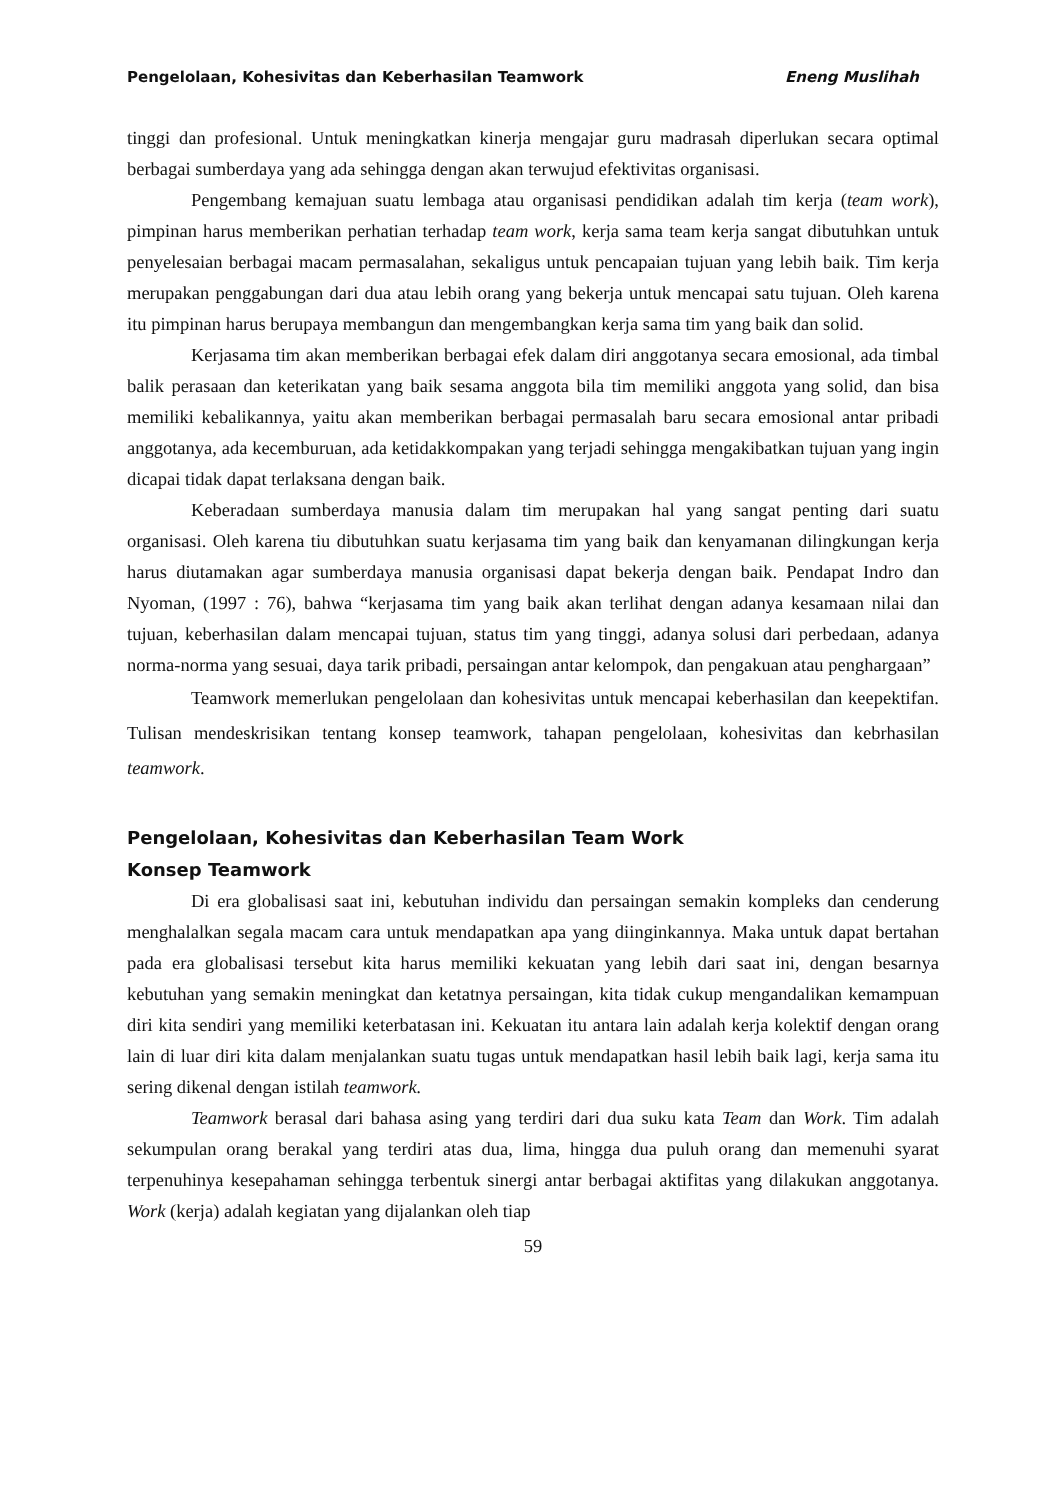Pengelolaan, Kohesivitas dan Keberhasilan Teamwork Eneng Muslihah
tinggi dan profesional. Untuk meningkatkan kinerja mengajar guru madrasah diperlukan secara optimal berbagai sumberdaya yang ada sehingga dengan akan terwujud efektivitas organisasi.
Pengembang kemajuan suatu lembaga atau organisasi pendidikan adalah tim kerja (team work), pimpinan harus memberikan perhatian terhadap team work, kerja sama team kerja sangat dibutuhkan untuk penyelesaian berbagai macam permasalahan, sekaligus untuk pencapaian tujuan yang lebih baik. Tim kerja merupakan penggabungan dari dua atau lebih orang yang bekerja untuk mencapai satu tujuan. Oleh karena itu pimpinan harus berupaya membangun dan mengembangkan kerja sama tim yang baik dan solid.
Kerjasama tim akan memberikan berbagai efek dalam diri anggotanya secara emosional, ada timbal balik perasaan dan keterikatan yang baik sesama anggota bila tim memiliki anggota yang solid, dan bisa memiliki kebalikannya, yaitu akan memberikan berbagai permasalah baru secara emosional antar pribadi anggotanya, ada kecemburuan, ada ketidakkompakan yang terjadi sehingga mengakibatkan tujuan yang ingin dicapai tidak dapat terlaksana dengan baik.
Keberadaan sumberdaya manusia dalam tim merupakan hal yang sangat penting dari suatu organisasi. Oleh karena tiu dibutuhkan suatu kerjasama tim yang baik dan kenyamanan dilingkungan kerja harus diutamakan agar sumberdaya manusia organisasi dapat bekerja dengan baik. Pendapat Indro dan Nyoman, (1997 : 76), bahwa “kerjasama tim yang baik akan terlihat dengan adanya kesamaan nilai dan tujuan, keberhasilan dalam mencapai tujuan, status tim yang tinggi, adanya solusi dari perbedaan, adanya norma-norma yang sesuai, daya tarik pribadi, persaingan antar kelompok, dan pengakuan atau penghargaan”
Teamwork memerlukan pengelolaan dan kohesivitas untuk mencapai keberhasilan dan keepektifan. Tulisan mendeskrisikan tentang konsep teamwork, tahapan pengelolaan, kohesivitas dan kebrhasilan teamwork.
Pengelolaan, Kohesivitas dan Keberhasilan Team Work
Konsep Teamwork
Di era globalisasi saat ini, kebutuhan individu dan persaingan semakin kompleks dan cenderung menghalalkan segala macam cara untuk mendapatkan apa yang diinginkannya. Maka untuk dapat bertahan pada era globalisasi tersebut kita harus memiliki kekuatan yang lebih dari saat ini, dengan besarnya kebutuhan yang semakin meningkat dan ketatnya persaingan, kita tidak cukup mengandalikan kemampuan diri kita sendiri yang memiliki keterbatasan ini. Kekuatan itu antara lain adalah kerja kolektif dengan orang lain di luar diri kita dalam menjalankan suatu tugas untuk mendapatkan hasil lebih baik lagi, kerja sama itu sering dikenal dengan istilah teamwork.
Teamwork berasal dari bahasa asing yang terdiri dari dua suku kata Team dan Work. Tim adalah sekumpulan orang berakal yang terdiri atas dua, lima, hingga dua puluh orang dan memenuhi syarat terpenuhinya kesepahaman sehingga terbentuk sinergi antar berbagai aktifitas yang dilakukan anggotanya. Work (kerja) adalah kegiatan yang dijalankan oleh tiap
59